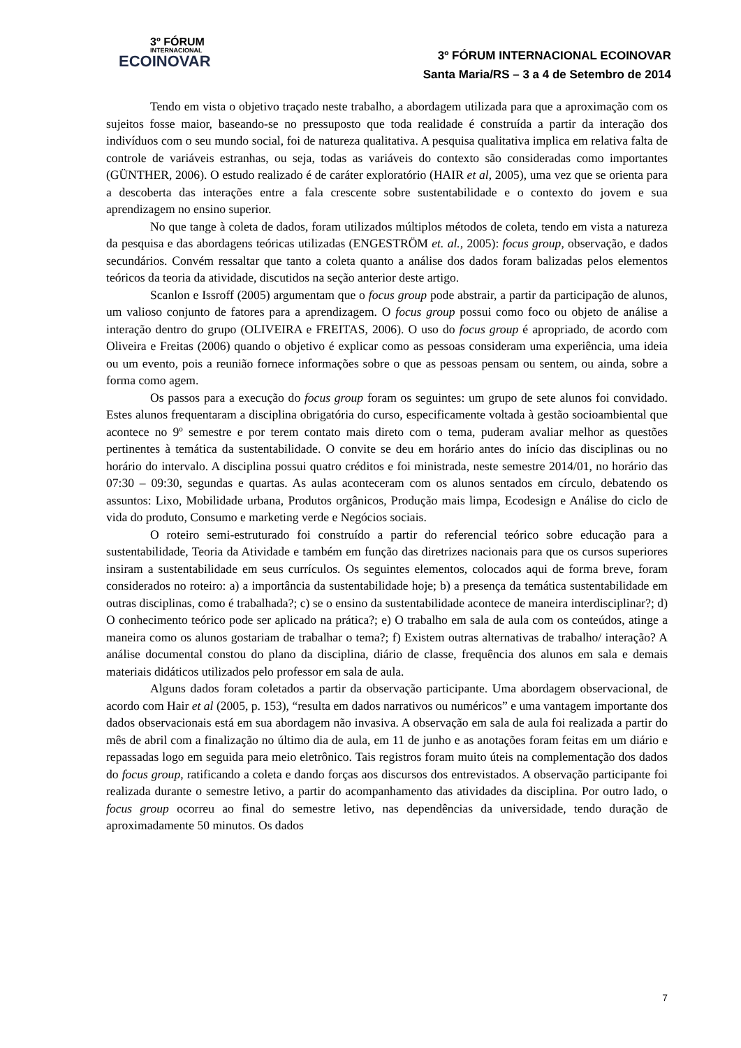3º FÓRUM
INTERNACIONAL
ECOINOVAR
3º FÓRUM INTERNACIONAL ECOINOVAR
Santa Maria/RS – 3 a 4 de Setembro de 2014
Tendo em vista o objetivo traçado neste trabalho, a abordagem utilizada para que a aproximação com os sujeitos fosse maior, baseando-se no pressuposto que toda realidade é construída a partir da interação dos indivíduos com o seu mundo social, foi de natureza qualitativa. A pesquisa qualitativa implica em relativa falta de controle de variáveis estranhas, ou seja, todas as variáveis do contexto são consideradas como importantes (GÜNTHER, 2006). O estudo realizado é de caráter exploratório (HAIR et al, 2005), uma vez que se orienta para a descoberta das interações entre a fala crescente sobre sustentabilidade e o contexto do jovem e sua aprendizagem no ensino superior.
No que tange à coleta de dados, foram utilizados múltiplos métodos de coleta, tendo em vista a natureza da pesquisa e das abordagens teóricas utilizadas (ENGESTRÖM et. al., 2005): focus group, observação, e dados secundários. Convém ressaltar que tanto a coleta quanto a análise dos dados foram balizadas pelos elementos teóricos da teoria da atividade, discutidos na seção anterior deste artigo.
Scanlon e Issroff (2005) argumentam que o focus group pode abstrair, a partir da participação de alunos, um valioso conjunto de fatores para a aprendizagem. O focus group possui como foco ou objeto de análise a interação dentro do grupo (OLIVEIRA e FREITAS, 2006). O uso do focus group é apropriado, de acordo com Oliveira e Freitas (2006) quando o objetivo é explicar como as pessoas consideram uma experiência, uma ideia ou um evento, pois a reunião fornece informações sobre o que as pessoas pensam ou sentem, ou ainda, sobre a forma como agem.
Os passos para a execução do focus group foram os seguintes: um grupo de sete alunos foi convidado. Estes alunos frequentaram a disciplina obrigatória do curso, especificamente voltada à gestão socioambiental que acontece no 9º semestre e por terem contato mais direto com o tema, puderam avaliar melhor as questões pertinentes à temática da sustentabilidade. O convite se deu em horário antes do início das disciplinas ou no horário do intervalo. A disciplina possui quatro créditos e foi ministrada, neste semestre 2014/01, no horário das 07:30 – 09:30, segundas e quartas. As aulas aconteceram com os alunos sentados em círculo, debatendo os assuntos: Lixo, Mobilidade urbana, Produtos orgânicos, Produção mais limpa, Ecodesign e Análise do ciclo de vida do produto, Consumo e marketing verde e Negócios sociais.
O roteiro semi-estruturado foi construído a partir do referencial teórico sobre educação para a sustentabilidade, Teoria da Atividade e também em função das diretrizes nacionais para que os cursos superiores insiram a sustentabilidade em seus currículos. Os seguintes elementos, colocados aqui de forma breve, foram considerados no roteiro: a) a importância da sustentabilidade hoje; b) a presença da temática sustentabilidade em outras disciplinas, como é trabalhada?; c) se o ensino da sustentabilidade acontece de maneira interdisciplinar?; d) O conhecimento teórico pode ser aplicado na prática?; e) O trabalho em sala de aula com os conteúdos, atinge a maneira como os alunos gostariam de trabalhar o tema?; f) Existem outras alternativas de trabalho/ interação? A análise documental constou do plano da disciplina, diário de classe, frequência dos alunos em sala e demais materiais didáticos utilizados pelo professor em sala de aula.
Alguns dados foram coletados a partir da observação participante. Uma abordagem observacional, de acordo com Hair et al (2005, p. 153), “resulta em dados narrativos ou numéricos” e uma vantagem importante dos dados observacionais está em sua abordagem não invasiva. A observação em sala de aula foi realizada a partir do mês de abril com a finalização no último dia de aula, em 11 de junho e as anotações foram feitas em um diário e repassadas logo em seguida para meio eletrônico. Tais registros foram muito úteis na complementação dos dados do focus group, ratificando a coleta e dando forças aos discursos dos entrevistados. A observação participante foi realizada durante o semestre letivo, a partir do acompanhamento das atividades da disciplina. Por outro lado, o focus group ocorreu ao final do semestre letivo, nas dependências da universidade, tendo duração de aproximadamente 50 minutos. Os dados
7